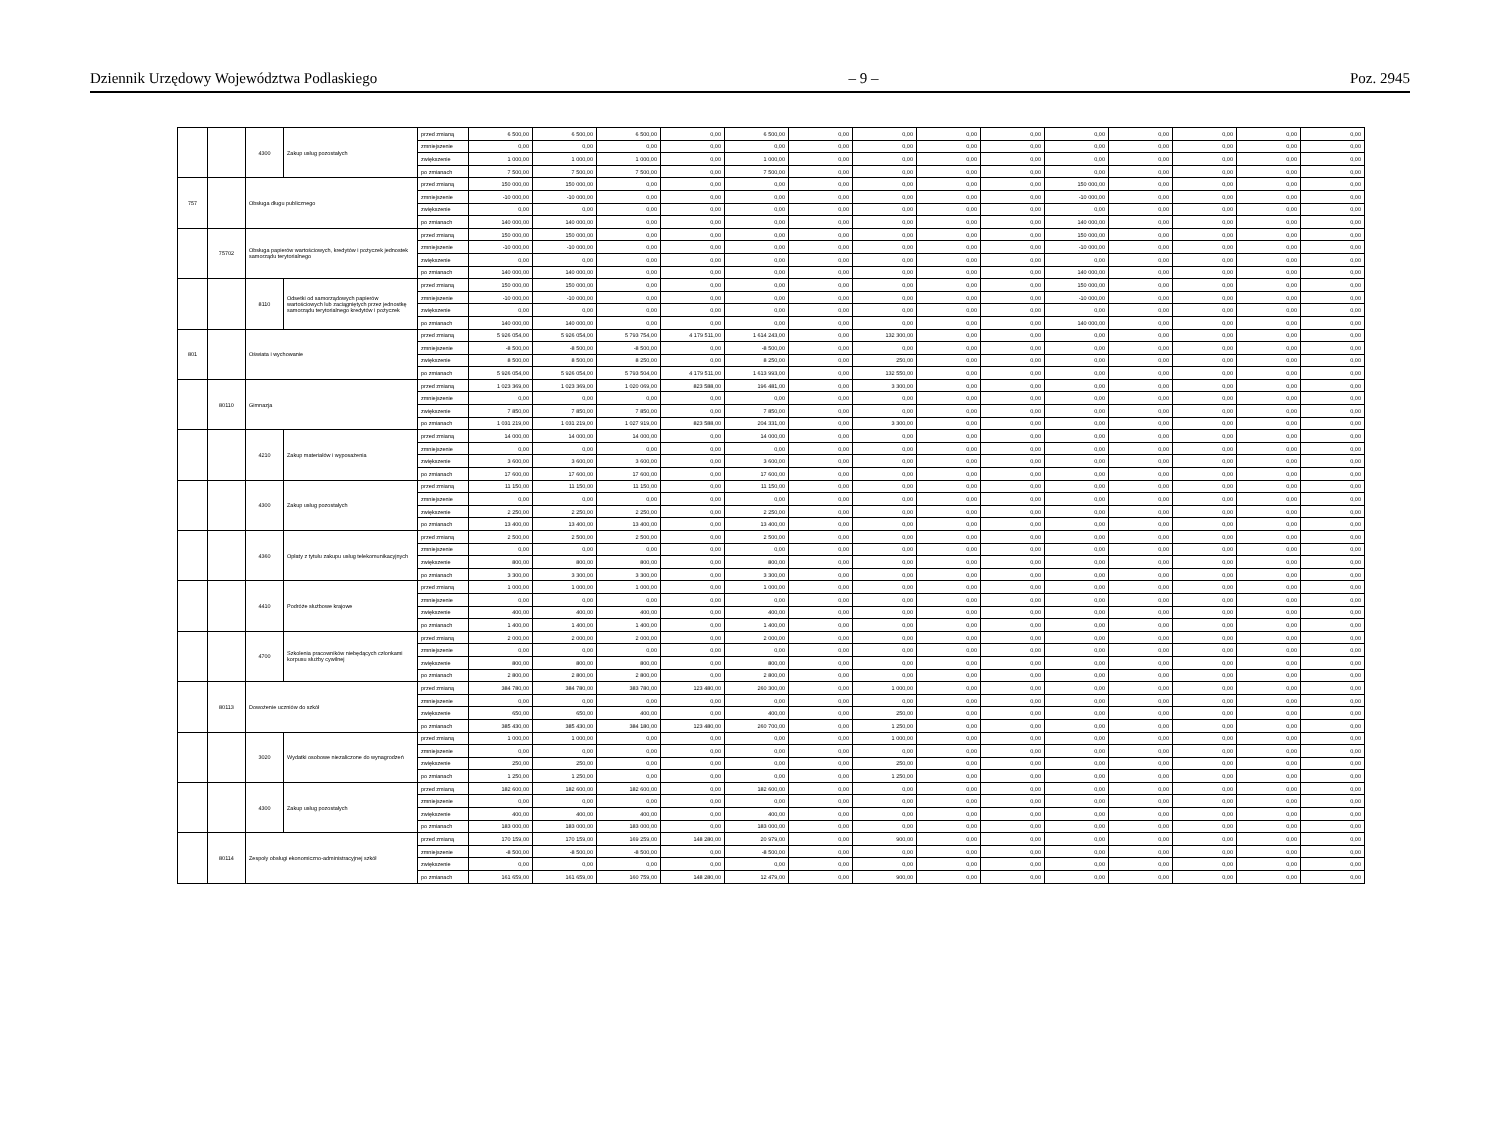Dziennik Urzędowy Województwa Podlaskiego – 9 – Poz. 2945
| | | 4300 | Zakup usług pozostałych | przed zmianą | 6 500,00 | 6 500,00 | 6 500,00 | 0,00 | 6 500,00 | 0,00 | 0,00 | 0,00 | 0,00 | 0,00 | 0,00 | 0,00 | 0,00 | 0,00 |
| | | | | zmniejszenie | 0,00 | 0,00 | 0,00 | 0,00 | 0,00 | 0,00 | 0,00 | 0,00 | 0,00 | 0,00 | 0,00 | 0,00 | 0,00 | 0,00 |
| | | | | zwiększenie | 1 000,00 | 1 000,00 | 1 000,00 | 0,00 | 1 000,00 | 0,00 | 0,00 | 0,00 | 0,00 | 0,00 | 0,00 | 0,00 | 0,00 | 0,00 |
| | | | | po zmianach | 7 500,00 | 7 500,00 | 7 500,00 | 0,00 | 7 500,00 | 0,00 | 0,00 | 0,00 | 0,00 | 0,00 | 0,00 | 0,00 | 0,00 | 0,00 |
| 757 | | Obsługa długu publicznego | | przed zmianą | 150 000,00 | 150 000,00 | 0,00 | 0,00 | 0,00 | 0,00 | 0,00 | 0,00 | 0,00 | 150 000,00 | 0,00 | 0,00 | 0,00 | 0,00 |
| | | | | zmniejszenie | -10 000,00 | -10 000,00 | 0,00 | 0,00 | 0,00 | 0,00 | 0,00 | 0,00 | 0,00 | -10 000,00 | 0,00 | 0,00 | 0,00 | 0,00 |
| | | | | zwiększenie | 0,00 | 0,00 | 0,00 | 0,00 | 0,00 | 0,00 | 0,00 | 0,00 | 0,00 | 0,00 | 0,00 | 0,00 | 0,00 | 0,00 |
| | | | | po zmianach | 140 000,00 | 140 000,00 | 0,00 | 0,00 | 0,00 | 0,00 | 0,00 | 0,00 | 0,00 | 140 000,00 | 0,00 | 0,00 | 0,00 | 0,00 |
| | 75702 | Obsługa papierów wartościowych, kredytów i pożyczek jednostek samorządu terytorialnego | | przed zmianą | 150 000,00 | 150 000,00 | 0,00 | 0,00 | 0,00 | 0,00 | 0,00 | 0,00 | 0,00 | 150 000,00 | 0,00 | 0,00 | 0,00 | 0,00 |
| | | | | zmniejszenie | -10 000,00 | -10 000,00 | 0,00 | 0,00 | 0,00 | 0,00 | 0,00 | 0,00 | 0,00 | -10 000,00 | 0,00 | 0,00 | 0,00 | 0,00 |
| | | | | zwiększenie | 0,00 | 0,00 | 0,00 | 0,00 | 0,00 | 0,00 | 0,00 | 0,00 | 0,00 | 0,00 | 0,00 | 0,00 | 0,00 | 0,00 |
| | | | | po zmianach | 140 000,00 | 140 000,00 | 0,00 | 0,00 | 0,00 | 0,00 | 0,00 | 0,00 | 0,00 | 140 000,00 | 0,00 | 0,00 | 0,00 | 0,00 |
| | | 8110 | Odsetki od samorządowych papierów wartościowych lub zaciągniętych przez jednostkę samorządu terytorialnego kredytów i pożyczek | przed zmianą | 150 000,00 | 150 000,00 | 0,00 | 0,00 | 0,00 | 0,00 | 0,00 | 0,00 | 0,00 | 150 000,00 | 0,00 | 0,00 | 0,00 | 0,00 |
| | | | | zmniejszenie | -10 000,00 | -10 000,00 | 0,00 | 0,00 | 0,00 | 0,00 | 0,00 | 0,00 | 0,00 | -10 000,00 | 0,00 | 0,00 | 0,00 | 0,00 |
| | | | | zwiększenie | 0,00 | 0,00 | 0,00 | 0,00 | 0,00 | 0,00 | 0,00 | 0,00 | 0,00 | 0,00 | 0,00 | 0,00 | 0,00 | 0,00 |
| | | | | po zmianach | 140 000,00 | 140 000,00 | 0,00 | 0,00 | 0,00 | 0,00 | 0,00 | 0,00 | 0,00 | 140 000,00 | 0,00 | 0,00 | 0,00 | 0,00 |
| 801 | | Oświata i wychowanie | | przed zmianą | 5 926 054,00 | 5 926 054,00 | 5 793 754,00 | 4 179 511,00 | 1 614 243,00 | 0,00 | 132 300,00 | 0,00 | 0,00 | 0,00 | 0,00 | 0,00 | 0,00 | 0,00 |
| | | | | zmniejszenie | -8 500,00 | -8 500,00 | -8 500,00 | 0,00 | -8 500,00 | 0,00 | 0,00 | 0,00 | 0,00 | 0,00 | 0,00 | 0,00 | 0,00 | 0,00 |
| | | | | zwiększenie | 8 500,00 | 8 500,00 | 8 250,00 | 0,00 | 8 250,00 | 0,00 | 250,00 | 0,00 | 0,00 | 0,00 | 0,00 | 0,00 | 0,00 | 0,00 |
| | | | | po zmianach | 5 926 054,00 | 5 926 054,00 | 5 793 504,00 | 4 179 511,00 | 1 613 993,00 | 0,00 | 132 550,00 | 0,00 | 0,00 | 0,00 | 0,00 | 0,00 | 0,00 | 0,00 |
| | 80110 | Gimnazja | | przed zmianą | 1 023 369,00 | 1 023 369,00 | 1 020 069,00 | 823 588,00 | 196 481,00 | 0,00 | 3 300,00 | 0,00 | 0,00 | 0,00 | 0,00 | 0,00 | 0,00 | 0,00 |
| | | | | zmniejszenie | 0,00 | 0,00 | 0,00 | 0,00 | 0,00 | 0,00 | 0,00 | 0,00 | 0,00 | 0,00 | 0,00 | 0,00 | 0,00 | 0,00 |
| | | | | zwiększenie | 7 850,00 | 7 850,00 | 7 850,00 | 0,00 | 7 850,00 | 0,00 | 0,00 | 0,00 | 0,00 | 0,00 | 0,00 | 0,00 | 0,00 | 0,00 |
| | | | | po zmianach | 1 031 219,00 | 1 031 219,00 | 1 027 919,00 | 823 588,00 | 204 331,00 | 0,00 | 3 300,00 | 0,00 | 0,00 | 0,00 | 0,00 | 0,00 | 0,00 | 0,00 |
| | | 4210 | Zakup materiałów i wyposażenia | przed zmianą | 14 000,00 | 14 000,00 | 14 000,00 | 0,00 | 14 000,00 | 0,00 | 0,00 | 0,00 | 0,00 | 0,00 | 0,00 | 0,00 | 0,00 | 0,00 |
| | | | | zmniejszenie | 0,00 | 0,00 | 0,00 | 0,00 | 0,00 | 0,00 | 0,00 | 0,00 | 0,00 | 0,00 | 0,00 | 0,00 | 0,00 | 0,00 |
| | | | | zwiększenie | 3 600,00 | 3 600,00 | 3 600,00 | 0,00 | 3 600,00 | 0,00 | 0,00 | 0,00 | 0,00 | 0,00 | 0,00 | 0,00 | 0,00 | 0,00 |
| | | | | po zmianach | 17 600,00 | 17 600,00 | 17 600,00 | 0,00 | 17 600,00 | 0,00 | 0,00 | 0,00 | 0,00 | 0,00 | 0,00 | 0,00 | 0,00 | 0,00 |
| | | 4300 | Zakup usług pozostałych | przed zmianą | 11 150,00 | 11 150,00 | 11 150,00 | 0,00 | 11 150,00 | 0,00 | 0,00 | 0,00 | 0,00 | 0,00 | 0,00 | 0,00 | 0,00 | 0,00 |
| | | | | zmniejszenie | 0,00 | 0,00 | 0,00 | 0,00 | 0,00 | 0,00 | 0,00 | 0,00 | 0,00 | 0,00 | 0,00 | 0,00 | 0,00 | 0,00 |
| | | | | zwiększenie | 2 250,00 | 2 250,00 | 2 250,00 | 0,00 | 2 250,00 | 0,00 | 0,00 | 0,00 | 0,00 | 0,00 | 0,00 | 0,00 | 0,00 | 0,00 |
| | | | | po zmianach | 13 400,00 | 13 400,00 | 13 400,00 | 0,00 | 13 400,00 | 0,00 | 0,00 | 0,00 | 0,00 | 0,00 | 0,00 | 0,00 | 0,00 | 0,00 |
| | | 4360 | Opłaty z tytułu zakupu usług telekomunikacyjnych | przed zmianą | 2 500,00 | 2 500,00 | 2 500,00 | 0,00 | 2 500,00 | 0,00 | 0,00 | 0,00 | 0,00 | 0,00 | 0,00 | 0,00 | 0,00 | 0,00 |
| | | | | zmniejszenie | 0,00 | 0,00 | 0,00 | 0,00 | 0,00 | 0,00 | 0,00 | 0,00 | 0,00 | 0,00 | 0,00 | 0,00 | 0,00 | 0,00 |
| | | | | zwiększenie | 800,00 | 800,00 | 800,00 | 0,00 | 800,00 | 0,00 | 0,00 | 0,00 | 0,00 | 0,00 | 0,00 | 0,00 | 0,00 | 0,00 |
| | | | | po zmianach | 3 300,00 | 3 300,00 | 3 300,00 | 0,00 | 3 300,00 | 0,00 | 0,00 | 0,00 | 0,00 | 0,00 | 0,00 | 0,00 | 0,00 | 0,00 |
| | | 4410 | Podróże służbowe krajowe | przed zmianą | 1 000,00 | 1 000,00 | 1 000,00 | 0,00 | 1 000,00 | 0,00 | 0,00 | 0,00 | 0,00 | 0,00 | 0,00 | 0,00 | 0,00 | 0,00 |
| | | | | zmniejszenie | 0,00 | 0,00 | 0,00 | 0,00 | 0,00 | 0,00 | 0,00 | 0,00 | 0,00 | 0,00 | 0,00 | 0,00 | 0,00 | 0,00 |
| | | | | zwiększenie | 400,00 | 400,00 | 400,00 | 0,00 | 400,00 | 0,00 | 0,00 | 0,00 | 0,00 | 0,00 | 0,00 | 0,00 | 0,00 | 0,00 |
| | | | | po zmianach | 1 400,00 | 1 400,00 | 1 400,00 | 0,00 | 1 400,00 | 0,00 | 0,00 | 0,00 | 0,00 | 0,00 | 0,00 | 0,00 | 0,00 | 0,00 |
| | | 4700 | Szkolenia pracowników niebędących członkami korpusu służby cywilnej | przed zmianą | 2 000,00 | 2 000,00 | 2 000,00 | 0,00 | 2 000,00 | 0,00 | 0,00 | 0,00 | 0,00 | 0,00 | 0,00 | 0,00 | 0,00 | 0,00 |
| | | | | zmniejszenie | 0,00 | 0,00 | 0,00 | 0,00 | 0,00 | 0,00 | 0,00 | 0,00 | 0,00 | 0,00 | 0,00 | 0,00 | 0,00 | 0,00 |
| | | | | zwiększenie | 800,00 | 800,00 | 800,00 | 0,00 | 800,00 | 0,00 | 0,00 | 0,00 | 0,00 | 0,00 | 0,00 | 0,00 | 0,00 | 0,00 |
| | | | | po zmianach | 2 800,00 | 2 800,00 | 2 800,00 | 0,00 | 2 800,00 | 0,00 | 0,00 | 0,00 | 0,00 | 0,00 | 0,00 | 0,00 | 0,00 | 0,00 |
| | 80113 | Dowożenie uczniów do szkół | | przed zmianą | 384 780,00 | 384 780,00 | 383 780,00 | 123 480,00 | 260 300,00 | 0,00 | 1 000,00 | 0,00 | 0,00 | 0,00 | 0,00 | 0,00 | 0,00 | 0,00 |
| | | | | zmniejszenie | 0,00 | 0,00 | 0,00 | 0,00 | 0,00 | 0,00 | 0,00 | 0,00 | 0,00 | 0,00 | 0,00 | 0,00 | 0,00 | 0,00 |
| | | | | zwiększenie | 650,00 | 650,00 | 400,00 | 0,00 | 400,00 | 0,00 | 250,00 | 0,00 | 0,00 | 0,00 | 0,00 | 0,00 | 0,00 | 0,00 |
| | | | | po zmianach | 385 430,00 | 385 430,00 | 384 180,00 | 123 480,00 | 260 700,00 | 0,00 | 1 250,00 | 0,00 | 0,00 | 0,00 | 0,00 | 0,00 | 0,00 | 0,00 |
| | | 3020 | Wydatki osobowe niezaliczone do wynagrodzeń | przed zmianą | 1 000,00 | 1 000,00 | 0,00 | 0,00 | 0,00 | 0,00 | 1 000,00 | 0,00 | 0,00 | 0,00 | 0,00 | 0,00 | 0,00 | 0,00 |
| | | | | zmniejszenie | 0,00 | 0,00 | 0,00 | 0,00 | 0,00 | 0,00 | 0,00 | 0,00 | 0,00 | 0,00 | 0,00 | 0,00 | 0,00 | 0,00 |
| | | | | zwiększenie | 250,00 | 250,00 | 0,00 | 0,00 | 0,00 | 0,00 | 250,00 | 0,00 | 0,00 | 0,00 | 0,00 | 0,00 | 0,00 | 0,00 |
| | | | | po zmianach | 1 250,00 | 1 250,00 | 0,00 | 0,00 | 0,00 | 0,00 | 1 250,00 | 0,00 | 0,00 | 0,00 | 0,00 | 0,00 | 0,00 | 0,00 |
| | | 4300 | Zakup usług pozostałych | przed zmianą | 182 600,00 | 182 600,00 | 182 600,00 | 0,00 | 182 600,00 | 0,00 | 0,00 | 0,00 | 0,00 | 0,00 | 0,00 | 0,00 | 0,00 | 0,00 |
| | | | | zmniejszenie | 0,00 | 0,00 | 0,00 | 0,00 | 0,00 | 0,00 | 0,00 | 0,00 | 0,00 | 0,00 | 0,00 | 0,00 | 0,00 | 0,00 |
| | | | | zwiększenie | 400,00 | 400,00 | 400,00 | 0,00 | 400,00 | 0,00 | 0,00 | 0,00 | 0,00 | 0,00 | 0,00 | 0,00 | 0,00 | 0,00 |
| | | | | po zmianach | 183 000,00 | 183 000,00 | 183 000,00 | 0,00 | 183 000,00 | 0,00 | 0,00 | 0,00 | 0,00 | 0,00 | 0,00 | 0,00 | 0,00 | 0,00 |
| | 80114 | Zespoły obsługi ekonomiczno-administracyjnej szkół | | przed zmianą | 170 159,00 | 170 159,00 | 169 259,00 | 148 280,00 | 20 979,00 | 0,00 | 900,00 | 0,00 | 0,00 | 0,00 | 0,00 | 0,00 | 0,00 | 0,00 |
| | | | | zmniejszenie | -8 500,00 | -8 500,00 | -8 500,00 | 0,00 | -8 500,00 | 0,00 | 0,00 | 0,00 | 0,00 | 0,00 | 0,00 | 0,00 | 0,00 | 0,00 |
| | | | | zwiększenie | 0,00 | 0,00 | 0,00 | 0,00 | 0,00 | 0,00 | 0,00 | 0,00 | 0,00 | 0,00 | 0,00 | 0,00 | 0,00 | 0,00 |
| | | | | po zmianach | 161 659,00 | 161 659,00 | 160 759,00 | 148 280,00 | 12 479,00 | 0,00 | 900,00 | 0,00 | 0,00 | 0,00 | 0,00 | 0,00 | 0,00 | 0,00 |